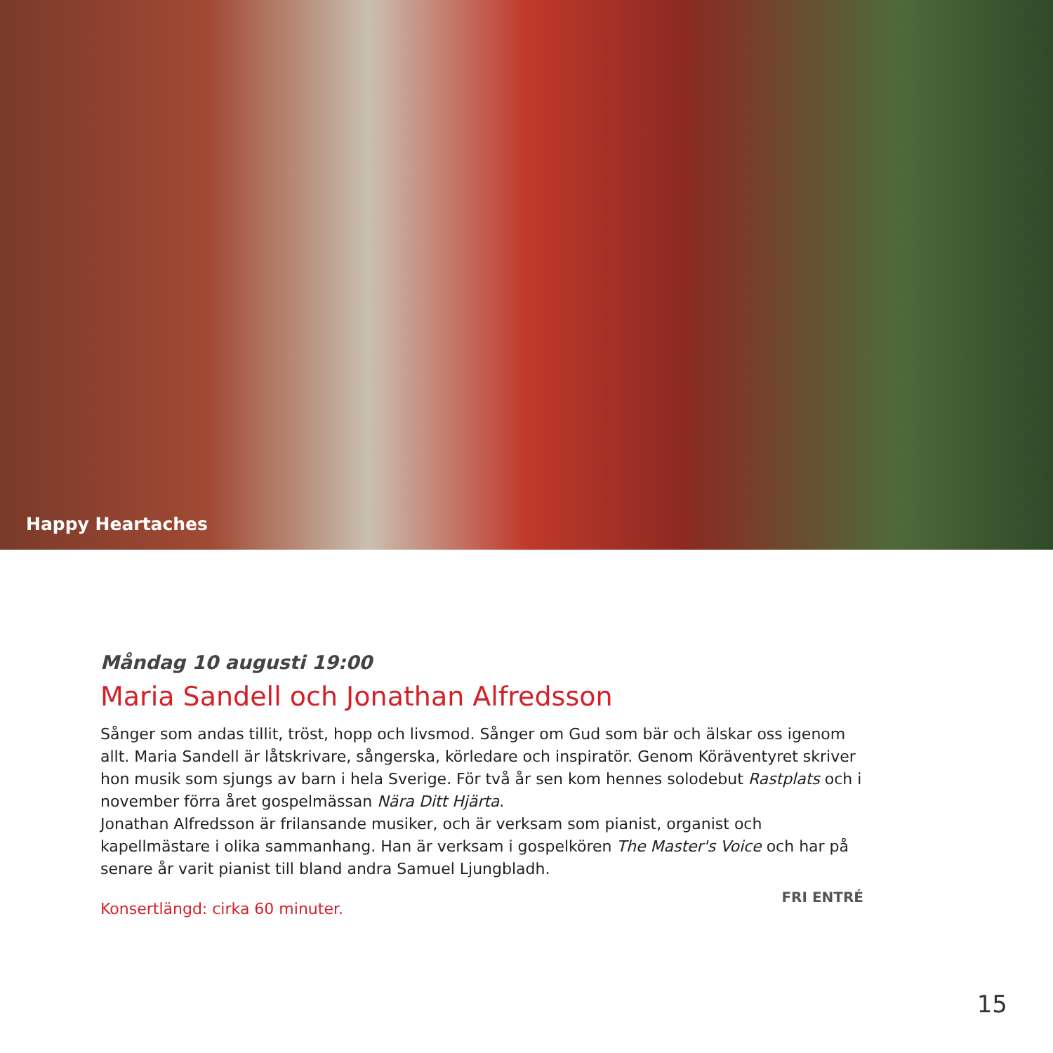Happy Heartaches
Måndag 10 augusti 19:00
Maria Sandell och Jonathan Alfredsson
Sånger som andas tillit, tröst, hopp och livsmod. Sånger om Gud som bär och älskar oss igenom allt. Maria Sandell är låtskrivare, sångerska, körledare och inspiratör. Genom Köräventyret skriver hon musik som sjungs av barn i hela Sverige. För två år sen kom hennes solodebut Rastplats och i november förra året gospelmässan Nära Ditt Hjärta.
Jonathan Alfredsson är frilansande musiker, och är verksam som pianist, organist och kapellmästare i olika sammanhang. Han är verksam i gospelkören The Master's Voice och har på senare år varit pianist till bland andra Samuel Ljungbladh.
Konsertlängd: cirka 60 minuter.
FRI ENTRÉ
15